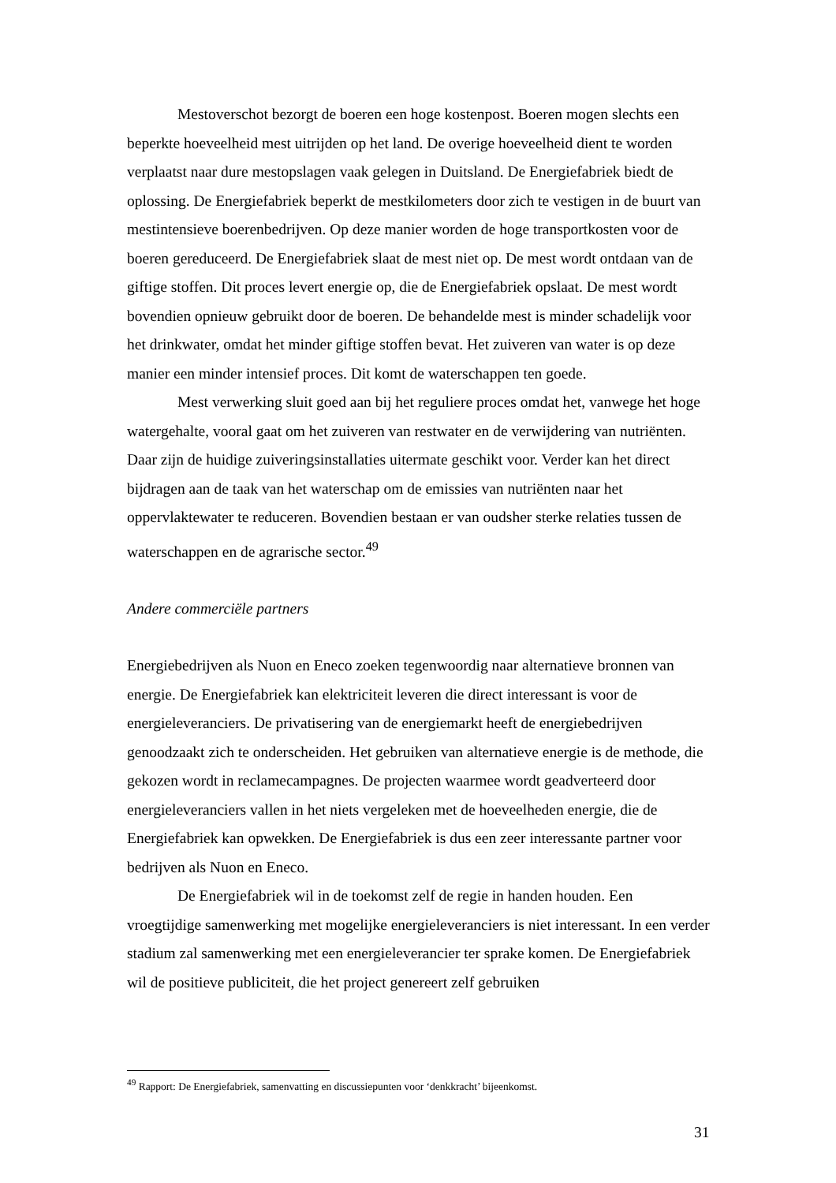Mestoverschot bezorgt de boeren een hoge kostenpost. Boeren mogen slechts een beperkte hoeveelheid mest uitrijden op het land. De overige hoeveelheid dient te worden verplaatst naar dure mestopslagen vaak gelegen in Duitsland. De Energiefabriek biedt de oplossing. De Energiefabriek beperkt de mestkilometers door zich te vestigen in de buurt van mestintensieve boerenbedrijven. Op deze manier worden de hoge transportkosten voor de boeren gereduceerd. De Energiefabriek slaat de mest niet op. De mest wordt ontdaan van de giftige stoffen. Dit proces levert energie op, die de Energiefabriek opslaat. De mest wordt bovendien opnieuw gebruikt door de boeren. De behandelde mest is minder schadelijk voor het drinkwater, omdat het minder giftige stoffen bevat. Het zuiveren van water is op deze manier een minder intensief proces. Dit komt de waterschappen ten goede.
Mest verwerking sluit goed aan bij het reguliere proces omdat het, vanwege het hoge watergehalte, vooral gaat om het zuiveren van restwater en de verwijdering van nutriënten. Daar zijn de huidige zuiveringsinstallaties uitermate geschikt voor. Verder kan het direct bijdragen aan de taak van het waterschap om de emissies van nutriënten naar het oppervlaktewater te reduceren. Bovendien bestaan er van oudsher sterke relaties tussen de waterschappen en de agrarische sector.<sup>49</sup>
Andere commerciële partners
Energiebedrijven als Nuon en Eneco zoeken tegenwoordig naar alternatieve bronnen van energie. De Energiefabriek kan elektriciteit leveren die direct interessant is voor de energieleveranciers. De privatisering van de energiemarkt heeft de energiebedrijven genoodzaakt zich te onderscheiden. Het gebruiken van alternatieve energie is de methode, die gekozen wordt in reclamecampagnes. De projecten waarmee wordt geadverteerd door energieleveranciers vallen in het niets vergeleken met de hoeveelheden energie, die de Energiefabriek kan opwekken. De Energiefabriek is dus een zeer interessante partner voor bedrijven als Nuon en Eneco.
De Energiefabriek wil in de toekomst zelf de regie in handen houden. Een vroegtijdige samenwerking met mogelijke energieleveranciers is niet interessant. In een verder stadium zal samenwerking met een energieleverancier ter sprake komen. De Energiefabriek wil de positieve publiciteit, die het project genereert zelf gebruiken
<sup>49</sup> Rapport: De Energiefabriek, samenvatting en discussiepunten voor ‘denkkracht’ bijeenkomst.
31